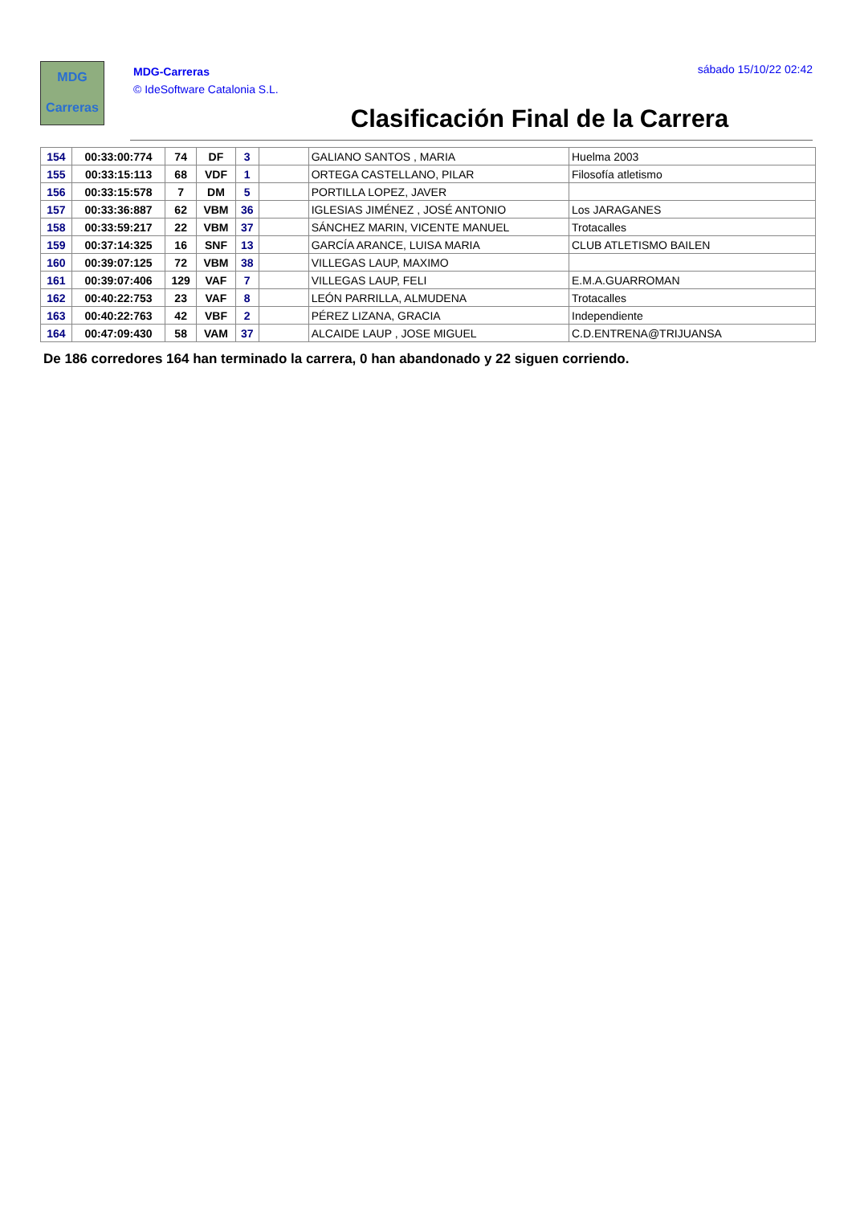MDG
Carreras
MDG-Carreras
© IdeSoftware Catalonia S.L.
sábado 15/10/22 02:42
Clasificación Final de la Carrera
| 154 | 00:33:00:774 | 74 | DF | 3 | | GALIANO SANTOS , MARIA | Huelma 2003 |
| 155 | 00:33:15:113 | 68 | VDF | 1 | | ORTEGA CASTELLANO, PILAR | Filosofía atletismo |
| 156 | 00:33:15:578 | 7 | DM | 5 | | PORTILLA LOPEZ, JAVER | |
| 157 | 00:33:36:887 | 62 | VBM | 36 | | IGLESIAS JIMÉNEZ , JOSÉ ANTONIO | Los JARAGANES |
| 158 | 00:33:59:217 | 22 | VBM | 37 | | SÁNCHEZ MARIN, VICENTE MANUEL | Trotacalles |
| 159 | 00:37:14:325 | 16 | SNF | 13 | | GARCÍA ARANCE, LUISA MARIA | CLUB ATLETISMO BAILEN |
| 160 | 00:39:07:125 | 72 | VBM | 38 | | VILLEGAS LAUP, MAXIMO | |
| 161 | 00:39:07:406 | 129 | VAF | 7 | | VILLEGAS LAUP, FELI | E.M.A.GUARROMAN |
| 162 | 00:40:22:753 | 23 | VAF | 8 | | LEÓN PARRILLA, ALMUDENA | Trotacalles |
| 163 | 00:40:22:763 | 42 | VBF | 2 | | PÉREZ LIZANA, GRACIA | Independiente |
| 164 | 00:47:09:430 | 58 | VAM | 37 | | ALCAIDE LAUP , JOSE MIGUEL | C.D.ENTRENA@TRIJUANSA |
De 186 corredores 164 han terminado la carrera, 0 han abandonado y 22 siguen corriendo.